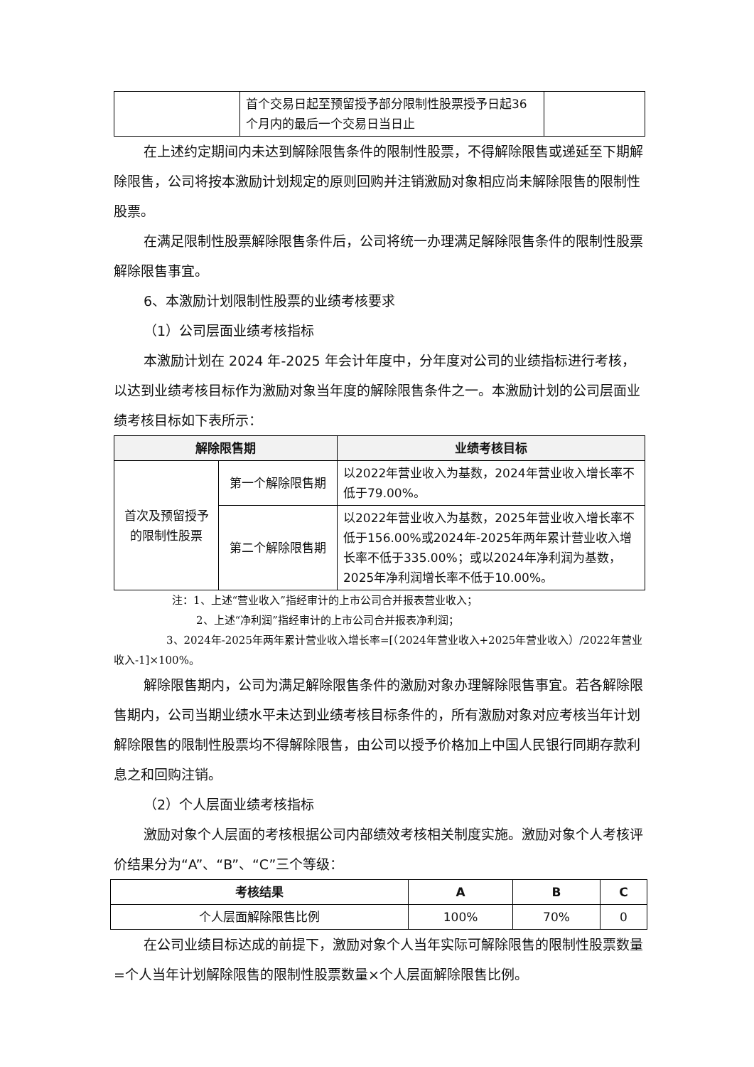| | 首个交易日起至预留授予部分限制性股票授予日起36个月内的最后一个交易日当日止 | |
在上述约定期间内未达到解除限售条件的限制性股票，不得解除限售或递延至下期解除限售，公司将按本激励计划规定的原则回购并注销激励对象相应尚未解除限售的限制性股票。
在满足限制性股票解除限售条件后，公司将统一办理满足解除限售条件的限制性股票解除限售事宜。
6、本激励计划限制性股票的业绩考核要求
（1）公司层面业绩考核指标
本激励计划在 2024 年-2025 年会计年度中，分年度对公司的业绩指标进行考核，以达到业绩考核目标作为激励对象当年度的解除限售条件之一。本激励计划的公司层面业绩考核目标如下表所示：
| 解除限售期 | | 业绩考核目标 |
| --- | --- | --- |
| 首次及预留授予的限制性股票 | 第一个解除限售期 | 以2022年营业收入为基数，2024年营业收入增长率不低于79.00%。 |
| | 第二个解除限售期 | 以2022年营业收入为基数，2025年营业收入增长率不低于156.00%或2024年-2025年两年累计营业收入增长率不低于335.00%；或以2024年净利润为基数，2025年净利润增长率不低于10.00%。 |
注：1、上述“营业收入”指经审计的上市公司合并报表营业收入；
2、上述“净利润”指经审计的上市公司合并报表净利润；
3、2024年-2025年两年累计营业收入增长率=[（2024年营业收入+2025年营业收入）/2022年营业收入-1]×100%。
解除限售期内，公司为满足解除限售条件的激励对象办理解除限售事宜。若各解除限售期内，公司当期业绩水平未达到业绩考核目标条件的，所有激励对象对应考核当年计划解除限售的限制性股票均不得解除限售，由公司以授予价格加上中国人民银行同期存款利息之和回购注销。
（2）个人层面业绩考核指标
激励对象个人层面的考核根据公司内部绩效考核相关制度实施。激励对象个人考核评价结果分为“A”、“B”、“C”三个等级：
| 考核结果 | A | B | C |
| --- | --- | --- | --- |
| 个人层面解除限售比例 | 100% | 70% | 0 |
在公司业绩目标达成的前提下，激励对象个人当年实际可解除限售的限制性股票数量=个人当年计划解除限售的限制性股票数量×个人层面解除限售比例。